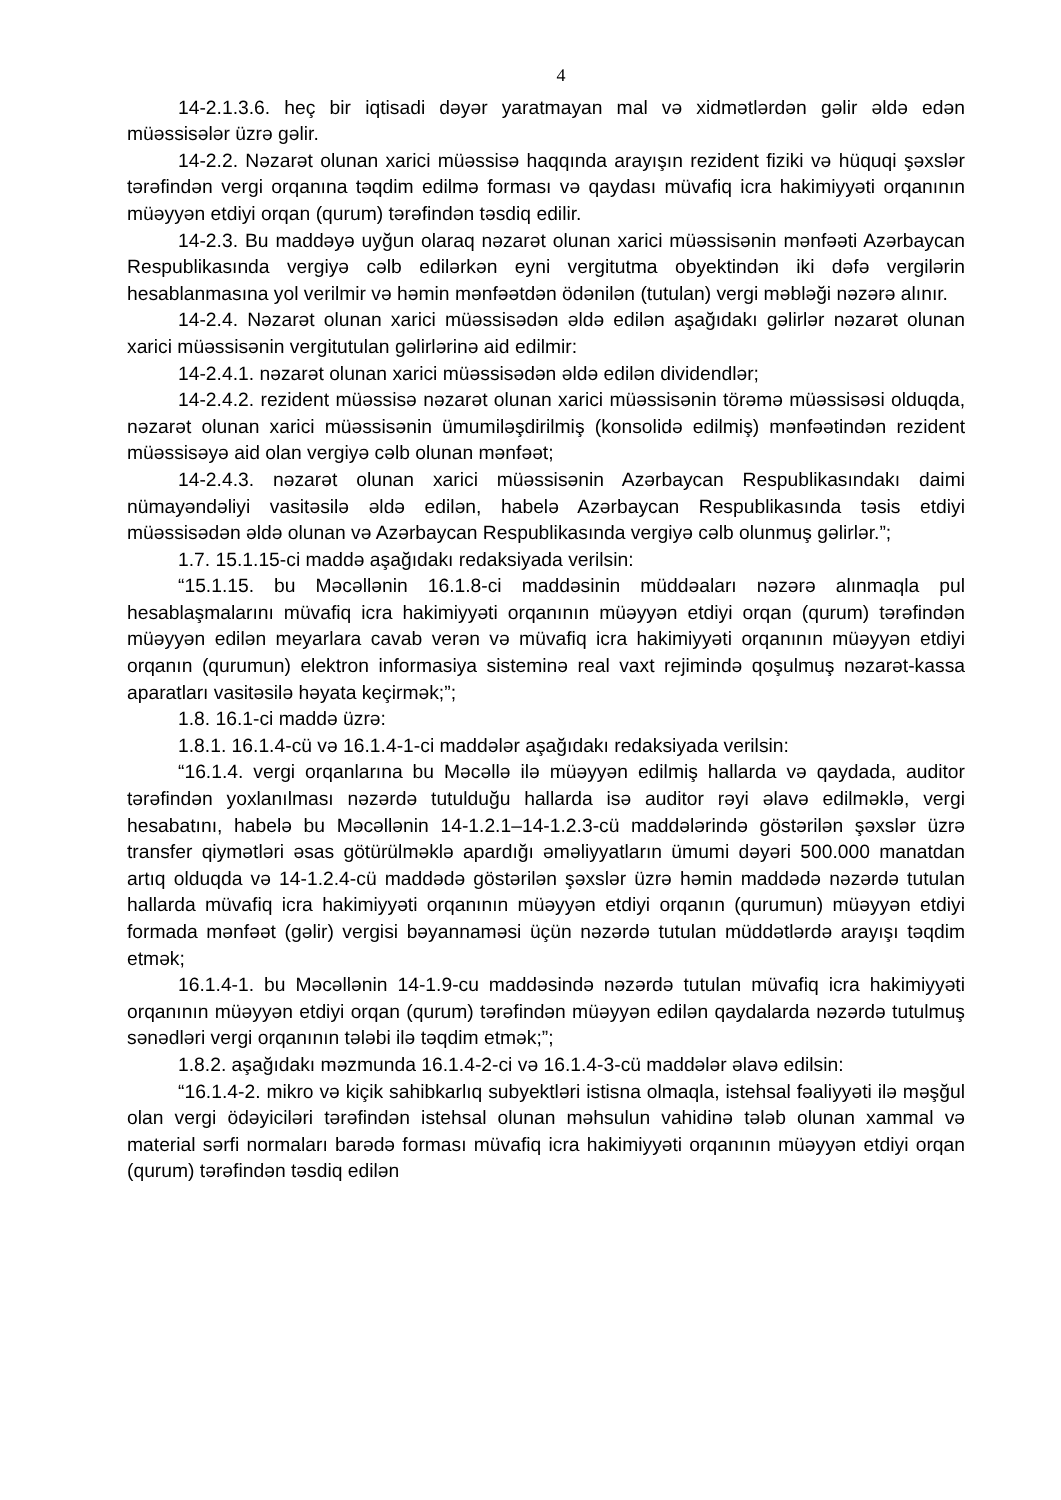4
14-2.1.3.6. heç bir iqtisadi dəyər yaratmayan mal və xidmətlərdən gəlir əldə edən müəssisələr üzrə gəlir.
14-2.2. Nəzarət olunan xarici müəssisə haqqında arayışın rezident fiziki və hüquqi şəxslər tərəfindən vergi orqanına təqdim edilmə forması və qaydası müvafiq icra hakimiyyəti orqanının müəyyən etdiyi orqan (qurum) tərəfindən təsdiq edilir.
14-2.3. Bu maddəyə uyğun olaraq nəzarət olunan xarici müəssisənin mənfəəti Azərbaycan Respublikasında vergiyə cəlb edilərkən eyni vergitutma obyektindən iki dəfə vergilərin hesablanmasına yol verilmir və həmin mənfəətdən ödənilən (tutulan) vergi məbləği nəzərə alınır.
14-2.4. Nəzarət olunan xarici müəssisədən əldə edilən aşağıdakı gəlirlər nəzarət olunan xarici müəssisənin vergitutulan gəlirlərinə aid edilmir:
14-2.4.1. nəzarət olunan xarici müəssisədən əldə edilən dividendlər;
14-2.4.2. rezident müəssisə nəzarət olunan xarici müəssisənin törəmə müəssisəsi olduqda, nəzarət olunan xarici müəssisənin ümumiləşdirilmiş (konsolidə edilmiş) mənfəətindən rezident müəssisəyə aid olan vergiyə cəlb olunan mənfəət;
14-2.4.3. nəzarət olunan xarici müəssisənin Azərbaycan Respublikasındakı daimi nümayəndəliyi vasitəsilə əldə edilən, habelə Azərbaycan Respublikasında təsis etdiyi müəssisədən əldə olunan və Azərbaycan Respublikasında vergiyə cəlb olunmuş gəlirlər.”;
1.7. 15.1.15-ci maddə aşağıdakı redaksiyada verilsin:
“15.1.15. bu Məcəllənin 16.1.8-ci maddəsinin müddəaları nəzərə alınmaqla pul hesablaşmalarını müvafiq icra hakimiyyəti orqanının müəyyən etdiyi orqan (qurum) tərəfindən müəyyən edilən meyarlara cavab verən və müvafiq icra hakimiyyəti orqanının müəyyən etdiyi orqanın (qurumun) elektron informasiya sisteminə real vaxt rejimində qoşulmuş nəzarət-kassa aparatları vasitəsilə həyata keçirmək;”;
1.8. 16.1-ci maddə üzrə:
1.8.1. 16.1.4-cü və 16.1.4-1-ci maddələr aşağıdakı redaksiyada verilsin:
“16.1.4. vergi orqanlarına bu Məcəllə ilə müəyyən edilmiş hallarda və qaydada, auditor tərəfindən yoxlanılması nəzərdə tutulduğu hallarda isə auditor rəyi əlavə edilməklə, vergi hesabatını, habelə bu Məcəllənin 14-1.2.1–14-1.2.3-cü maddələrində göstərilən şəxslər üzrə transfer qiymətləri əsas götürülməklə apardığı əməliyyatların ümumi dəyəri 500.000 manatdan artıq olduqda və 14-1.2.4-cü maddədə göstərilən şəxslər üzrə həmin maddədə nəzərdə tutulan hallarda müvafiq icra hakimiyyəti orqanının müəyyən etdiyi orqanın (qurumun) müəyyən etdiyi formada mənfəət (gəlir) vergisi bəyannaməsi üçün nəzərdə tutulan müddətlərdə arayışı təqdim etmək;
16.1.4-1. bu Məcəllənin 14-1.9-cu maddəsində nəzərdə tutulan müvafiq icra hakimiyyəti orqanının müəyyən etdiyi orqan (qurum) tərəfindən müəyyən edilən qaydalarda nəzərdə tutulmuş sənədləri vergi orqanının tələbi ilə təqdim etmək;”;
1.8.2. aşağıdakı məzmunda 16.1.4-2-ci və 16.1.4-3-cü maddələr əlavə edilsin:
“16.1.4-2. mikro və kiçik sahibkarlıq subyektləri istisna olmaqla, istehsal fəaliyyəti ilə məşğul olan vergi ödəyiciləri tərəfindən istehsal olunan məhsulun vahidinə tələb olunan xammal və material sərfi normaları barədə forması müvafiq icra hakimiyyəti orqanının müəyyən etdiyi orqan (qurum) tərəfindən təsdiq edilən